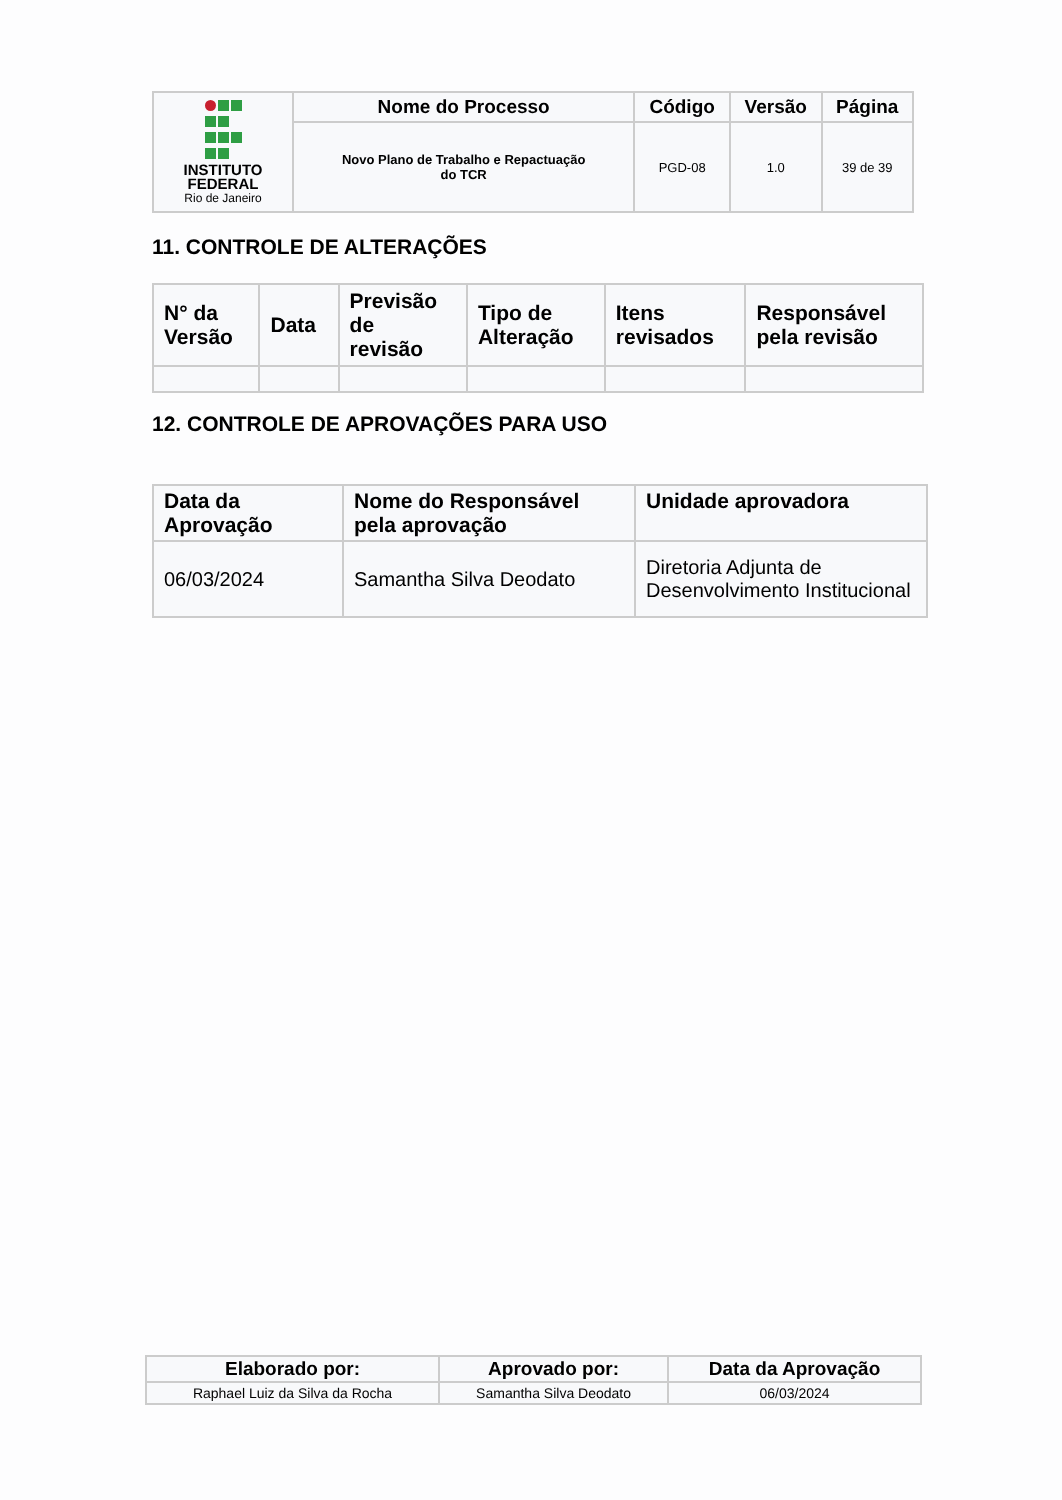| INSTITUTO FEDERAL Rio de Janeiro | Nome do Processo | Código | Versão | Página |
| | Novo Plano de Trabalho e Repactuação do TCR | PGD-08 | 1.0 | 39 de 39 |
11. CONTROLE DE ALTERAÇÕES
| N° da Versão | Data | Previsão de revisão | Tipo de Alteração | Itens revisados | Responsável pela revisão |
| --- | --- | --- | --- | --- | --- |
12. CONTROLE DE APROVAÇÕES PARA USO
| Data da Aprovação | Nome do Responsável pela aprovação | Unidade aprovadora |
| --- | --- | --- |
| 06/03/2024 | Samantha Silva Deodato | Diretoria Adjunta de Desenvolvimento Institucional |
| Elaborado por: | Aprovado por: | Data da Aprovação |
| --- | --- | --- |
| Raphael Luiz da Silva da Rocha | Samantha Silva Deodato | 06/03/2024 |